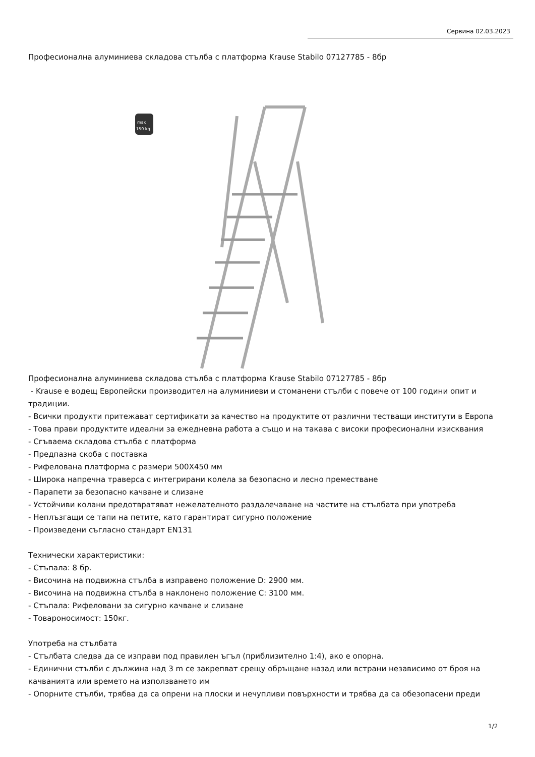Сервина 02.03.2023
Професионална алуминиева складова стълба с платформа Krause Stabilo 07127785 - 8бр
max
150 kg
Професионална алуминиева складова стълба с платформа Krause Stabilo 07127785 - 8бр
- Krause е водещ Европейски производител на алуминиеви и стоманени стълби с повече от 100 години опит и традиции.
- Всички продукти притежават сертификати за качество на продуктите от различни тестващи институти в Европа
- Това прави продуктите идеални за ежедневна работа а също и на такава с високи професионални изисквания
- Сгъваема складова стълба с платформа
- Предпазна скоба с поставка
- Рифелована платформа с размери 500X450 мм
- Широка напречна траверса с интегрирани колела за безопасно и лесно преместване
- Парапети за безопасно качване и слизане
- Устойчиви колани предотвратяват нежелателното раздалечаване на частите на стълбата при употреба
- Неплъзгащи се тапи на петите, като гарантират сигурно положение
- Произведени съгласно стандарт EN131
Технически характеристики:
- Стъпала: 8 бр.
- Височина на подвижна стълба в изправено положение D: 2900 мм.
- Височина на подвижна стълба в наклонено положение C: 3100 мм.
- Стъпала: Рифеловани за сигурно качване и слизане
- Товароносимост: 150кг.
Употреба на стълбата
- Стълбата следва да се изправи под правилен ъгъл (приблизително 1:4), ако е опорна.
- Единични стълби с дължина над 3 m се закрепват срещу обръщане назад или встрани независимо от броя на качванията или времето на използването им
- Опорните стълби, трябва да са опрени на плоски и нечупливи повърхности и трябва да са обезопасени преди
1/2